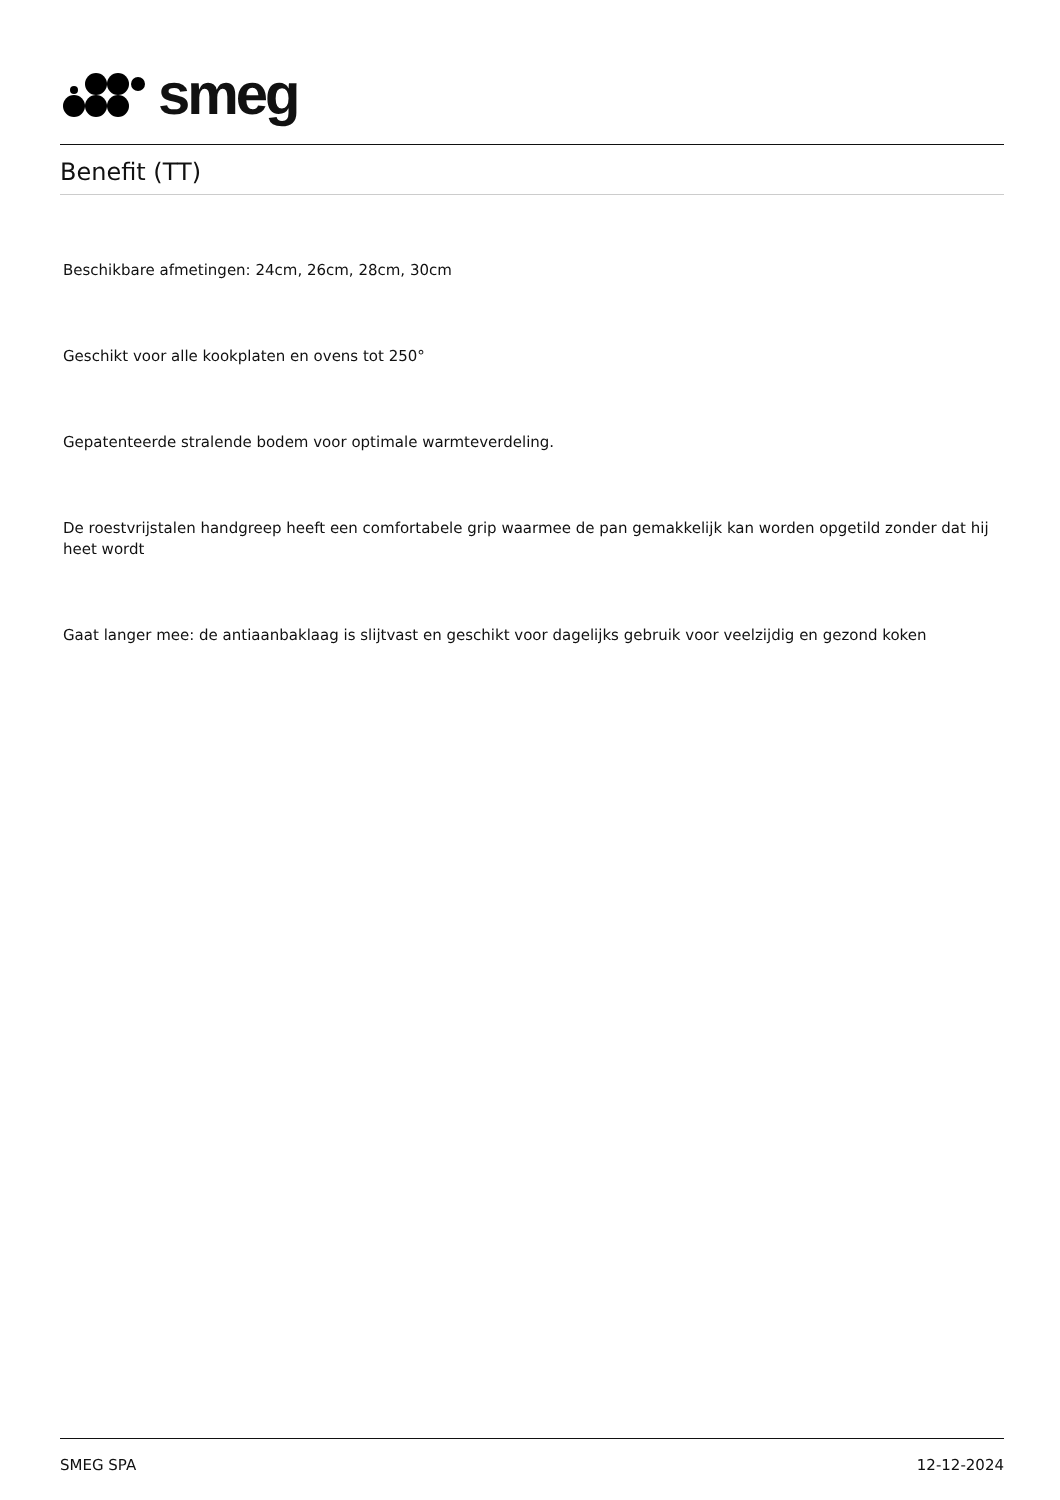smeg
Benefit (TT)
Beschikbare afmetingen: 24cm, 26cm, 28cm, 30cm
Geschikt voor alle kookplaten en ovens tot 250°
Gepatenteerde stralende bodem voor optimale warmteverdeling.
De roestvrijstalen handgreep heeft een comfortabele grip waarmee de pan gemakkelijk kan worden opgetild zonder dat hij heet wordt
Gaat langer mee: de antiaanbaklaag is slijtvast en geschikt voor dagelijks gebruik voor veelzijdig en gezond koken
SMEG SPA 12-12-2024